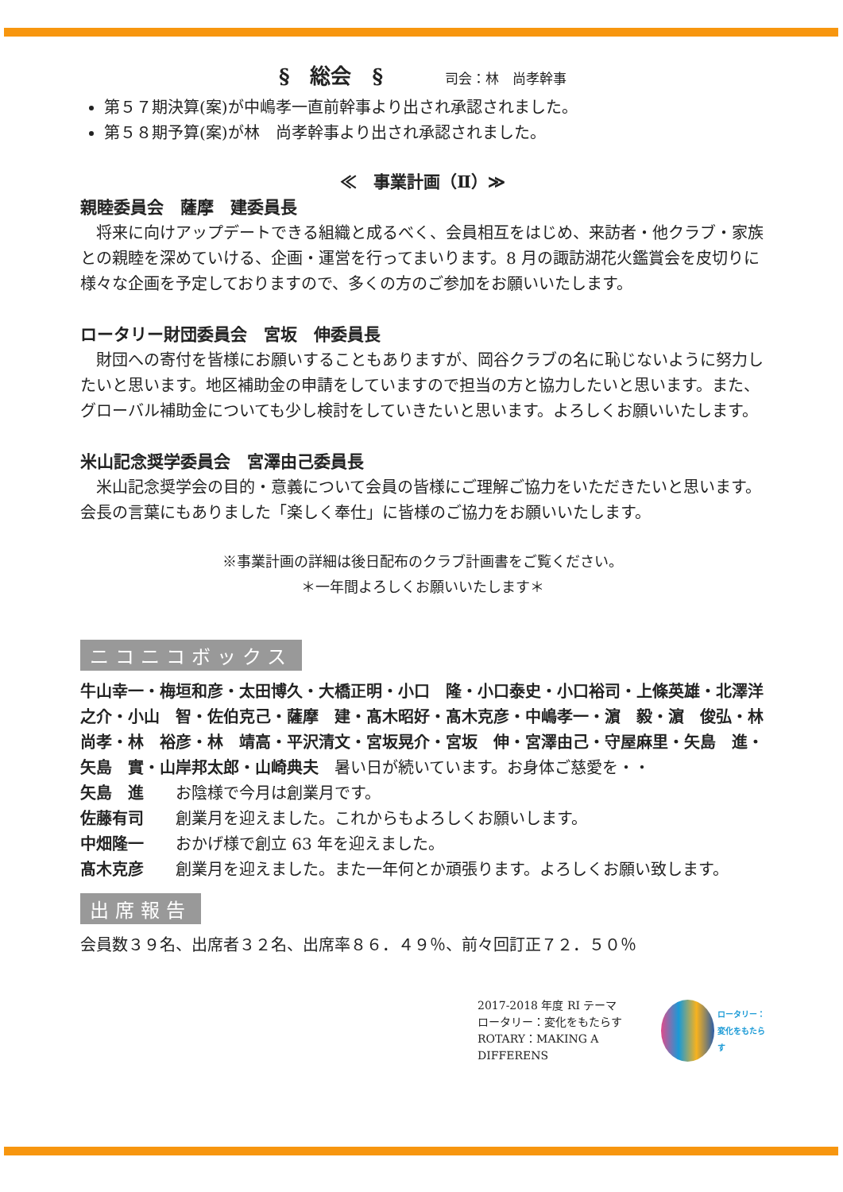§　総会　§　　　司会：林　尚孝幹事
第５７期決算(案)が中嶋孝一直前幹事より出され承認されました。
第５８期予算(案)が林　尚孝幹事より出され承認されました。
≪　事業計画（Ⅱ）≫
親睦委員会　薩摩　建委員長
　将来に向けアップデートできる組織と成るべく、会員相互をはじめ、来訪者・他クラブ・家族との親睦を深めていける、企画・運営を行ってまいります。8 月の諏訪湖花火鑑賞会を皮切りに様々な企画を予定しておりますので、多くの方のご参加をお願いいたします。
ロータリー財団委員会　宮坂　伸委員長
　財団への寄付を皆様にお願いすることもありますが、岡谷クラブの名に恥じないように努力したいと思います。地区補助金の申請をしていますので担当の方と協力したいと思います。また、グローバル補助金についても少し検討をしていきたいと思います。よろしくお願いいたします。
米山記念奨学委員会　宮澤由己委員長
　米山記念奨学会の目的・意義について会員の皆様にご理解ご協力をいただきたいと思います。会長の言葉にもありました「楽しく奉仕」に皆様のご協力をお願いいたします。
※事業計画の詳細は後日配布のクラブ計画書をご覧ください。
＊一年間よろしくお願いいたします＊
ニコニコボックス
牛山幸一・梅垣和彦・太田博久・大橋正明・小口　隆・小口泰史・小口裕司・上條英雄・北澤洋之介・小山　智・佐伯克己・薩摩　建・髙木昭好・髙木克彦・中嶋孝一・濵　毅・濵　俊弘・林　尚孝・林　裕彦・林　靖高・平沢清文・宮坂晃介・宮坂　伸・宮澤由己・守屋麻里・矢島　進・矢島　實・山岸邦太郎・山崎典夫　暑い日が続いています。お身体ご慈愛を・・
矢島　進　　お陰様で今月は創業月です。
佐藤有司　　創業月を迎えました。これからもよろしくお願いします。
中畑隆一　　おかげ様で創立 63 年を迎えました。
髙木克彦　　創業月を迎えました。また一年何とか頑張ります。よろしくお願い致します。
出席報告
会員数３９名、出席者３２名、出席率８６．４９％、前々回訂正７２．５０％
2017-2018 年度 RI テーマ
ロータリー：変化をもたらす
ROTARY：MAKING A DIFFERENS
ロータリー：
変化をもたらす